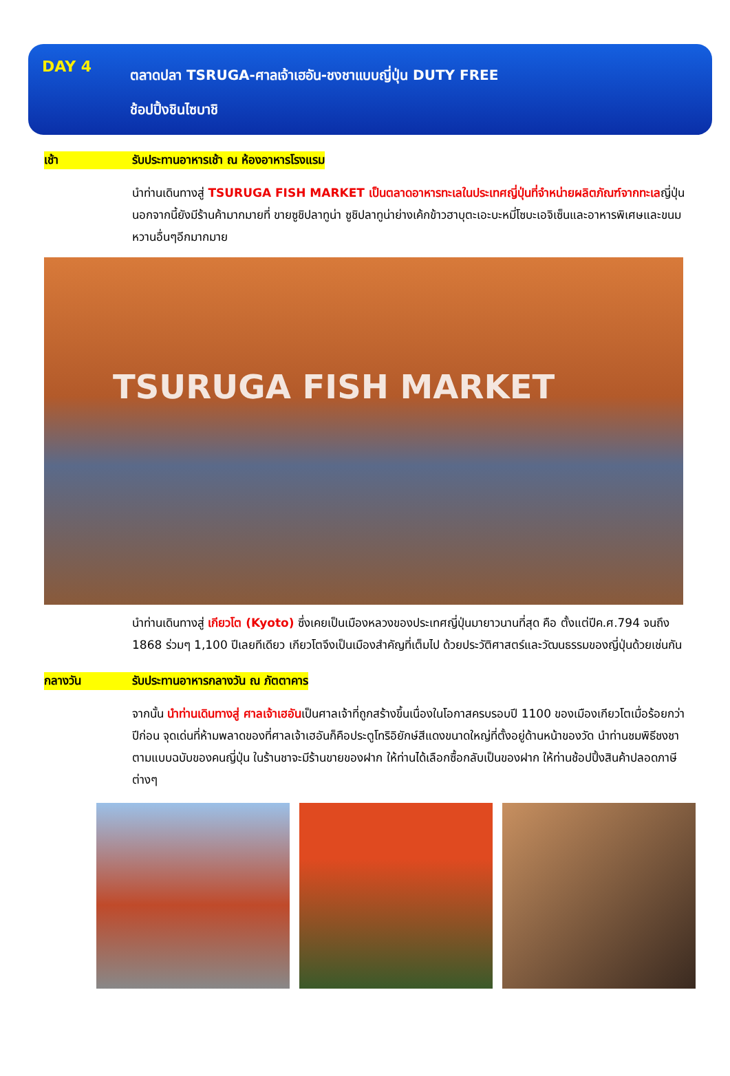DAY 4
ตลาดปลา TSRUGA-ศาลเจ้าเฮอัน-ชงชาแบบญี่ปุ่น DUTY FREE
ช้อปปิ้งชินไซบาชิ
เช้า รับประทานอาหารเช้า ณ ห้องอาหารโรงแรม
นำท่านเดินทางสู่ TSURUGA FISH MARKET เป็นตลาดอาหารทะเลในประเทศญี่ปุ่นที่จำหน่ายผลิตภัณฑ์จากทะเลญี่ปุ่นนอกจากนี้ยังมีร้านค้ามากมายที่ ขายซูชิปลาทูน่า ซูชิปลาทูน่าย่างเค้กข้าวฮาบุตะเอะบะหมี่โซบะเอจิเซ็นและอาหารพิเศษและขนมหวานอื่นๆอีกมากมาย
TSURUGA FISH MARKET
นำท่านเดินทางสู่ เกียวโต (Kyoto) ซึ่งเคยเป็นเมืองหลวงของประเทศญี่ปุ่นมายาวนานที่สุด คือ ตั้งแต่ปีค.ศ.794 จนถึง 1868 ร่วมๆ 1,100 ปีเลยทีเดียว เกียวโตจึงเป็นเมืองสำคัญที่เต็มไป ด้วยประวัติศาสตร์และวัฒนธรรมของญี่ปุ่นด้วยเช่นกัน
กลางวัน รับประทานอาหารกลางวัน ณ ภัตตาคาร
จากนั้น นำท่านเดินทางสู่ ศาลเจ้าเฮอันเป็นศาลเจ้าที่ถูกสร้างขึ้นเนื่องในโอกาสครบรอบปี 1100 ของเมืองเกียวโตเมื่อร้อยกว่าปีก่อน จุดเด่นที่ห้ามพลาดของที่ศาลเจ้าเฮอันก็คือประตูโทริอิยักษ์สีแดงขนาดใหญ่ที่ตั้งอยู่ด้านหน้าของวัด นำท่านชมพิธีชงชา ตามแบบฉบับของคนญี่ปุ่น ในร้านชาจะมีร้านขายของฝาก ให้ท่านได้เลือกซื้อกลับเป็นของฝาก ให้ท่านช้อปปิ้งสินค้าปลอดภาษีต่างๆ